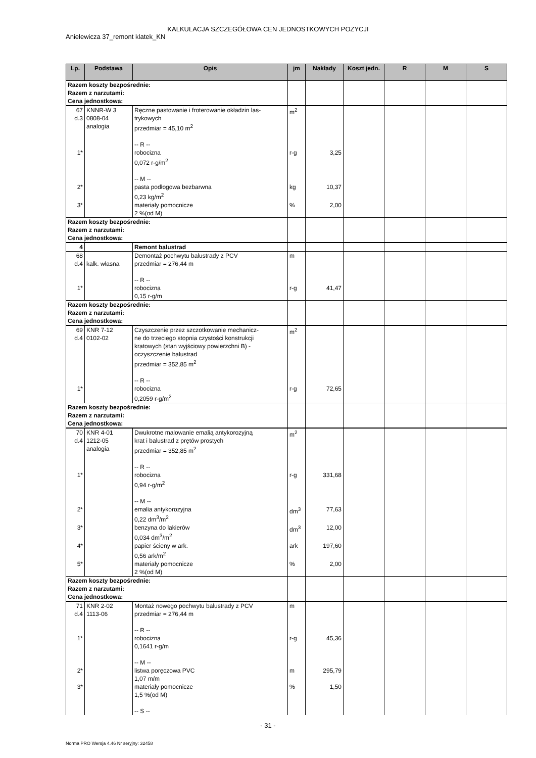KALKULACJA SZCZEGÓŁOWA CEN JEDNOSTKOWYCH POZYCJI
Anielewicza 37_remont klatek_KN
| Lp. | Podstawa | Opis | jm | Nakłady | Koszt jedn. | R | M | S |
| --- | --- | --- | --- | --- | --- | --- | --- | --- |
| Razem koszty bezpośrednie: Razem z narzutami: Cena jednostkowa: | | | | | | | | |
| 67 d.3 | KNNR-W 3 0808-04 analogia | Ręczne pastowanie i froterowanie okładzin las- trykowych przedmiar = 45,10 m<sup>2</sup> -- R -- | m<sup>2</sup> | | | | | |
| 1* | | robocizna 0,072 r-g/m<sup>2</sup> -- M -- | r-g | 3,25 | | | | |
| 2* | | pasta podłogowa bezbarwna 0,23 kg/m<sup>2</sup> | kg | 10,37 | | | | |
| 3* | | materiały pomocnicze 2 %(od M) | % | 2,00 | | | | |
| Razem koszty bezpośrednie: Razem z narzutami: Cena jednostkowa: | | | | | | | | |
| 4 | | Remont balustrad | | | | | | |
| 68 d.4 | kalk. własna | Demontaż pochwytu balustrady z PCV przedmiar = 276,44 m -- R -- | m | | | | | |
| 1* | | robocizna 0,15 r-g/m | r-g | 41,47 | | | | |
| Razem koszty bezpośrednie: Razem z narzutami: Cena jednostkowa: | | | | | | | | |
| 69 d.4 | KNR 7-12 0102-02 | Czyszczenie przez szczotkowanie mechanicz- ne do trzeciego stopnia czystości konstrukcji kratowych (stan wyjściowy powierzchni B) - oczyszczenie balustrad przedmiar = 352,85 m<sup>2</sup> -- R -- | m<sup>2</sup> | | | | | |
| 1* | | robocizna 0,2059 r-g/m<sup>2</sup> | r-g | 72,65 | | | | |
| Razem koszty bezpośrednie: Razem z narzutami: Cena jednostkowa: | | | | | | | | |
| 70 d.4 | KNR 4-01 1212-05 analogia | Dwukrotne malowanie emalią antykorozyjną krat i balustrad z prętów prostych przedmiar = 352,85 m<sup>2</sup> -- R -- | m<sup>2</sup> | | | | | |
| 1* | | robocizna 0,94 r-g/m<sup>2</sup> -- M -- | r-g | 331,68 | | | | |
| 2* | | emalia antykorozyjna 0,22 dm<sup>3</sup>/m<sup>2</sup> | dm<sup>3</sup> | 77,63 | | | | |
| 3* | | benzyna do lakierów 0,034 dm<sup>3</sup>/m<sup>2</sup> | dm<sup>3</sup> | 12,00 | | | | |
| 4* | | papier ścieny w ark. 0,56 ark/m<sup>2</sup> | ark | 197,60 | | | | |
| 5* | | materiały pomocnicze 2 %(od M) | % | 2,00 | | | | |
| Razem koszty bezpośrednie: Razem z narzutami: Cena jednostkowa: | | | | | | | | |
| 71 d.4 | KNR 2-02 1113-06 | Montaż nowego pochwytu balustrady z PCV przedmiar = 276,44 m -- R -- | m | | | | | |
| 1* | | robocizna 0,1641 r-g/m -- M -- | r-g | 45,36 | | | | |
| 2* | | listwa poręczowa PVC 1,07 m/m | m | 295,79 | | | | |
| 3* | | materiały pomocnicze 1,5 %(od M) -- S -- | % | 1,50 | | | | |
- 31 -
Norma PRO Wersja 4.46 Nr seryjny: 32458